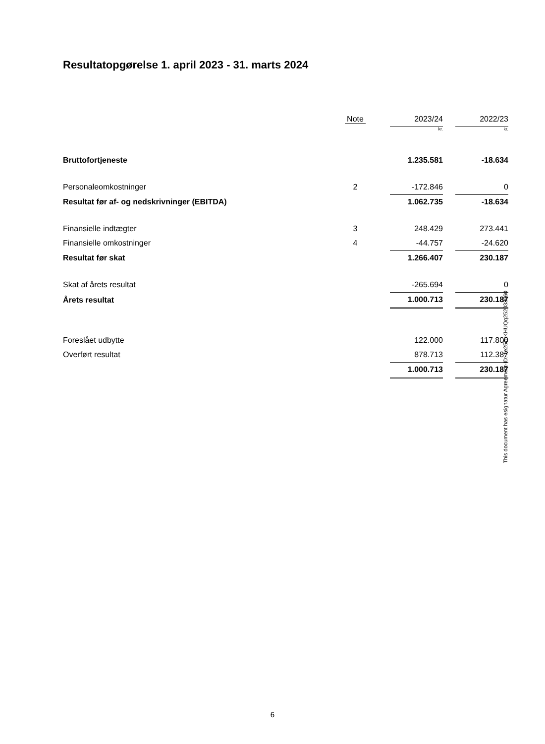Resultatopgørelse 1. april 2023 - 31. marts 2024
| | Note | 2023/24 | | 2022/23 |
| --- | --- | --- | --- | --- |
| | | kr. | | kr. |
| Bruttofortjeneste | | 1.235.581 | | -18.634 |
| Personaleomkostninger | 2 | -172.846 | | 0 |
| Resultat før af- og nedskrivninger (EBITDA) | | 1.062.735 | | -18.634 |
| Finansielle indtægter | 3 | 248.429 | | 273.441 |
| Finansielle omkostninger | 4 | -44.757 | | -24.620 |
| Resultat før skat | | 1.266.407 | | 230.187 |
| Skat af årets resultat | | -265.694 | | 0 |
| Årets resultat | | 1.000.713 | | 230.187 |
| Foreslået udbytte | | 122.000 | | 117.800 |
| Overført resultat | | 878.713 | | 112.387 |
| | | 1.000.713 | | 230.187 |
This document has esignatur Agreement-ID: 1e257bKHUQq252033560
6